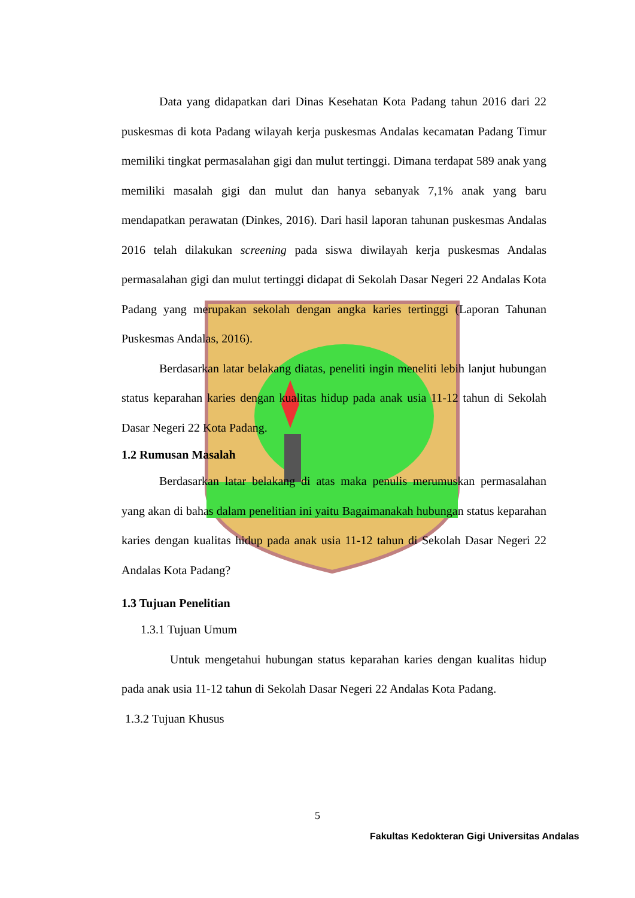Data yang didapatkan dari Dinas Kesehatan Kota Padang tahun 2016 dari 22 puskesmas di kota Padang wilayah kerja puskesmas Andalas kecamatan Padang Timur memiliki tingkat permasalahan gigi dan mulut tertinggi. Dimana terdapat 589 anak yang memiliki masalah gigi dan mulut dan hanya sebanyak 7,1% anak yang baru mendapatkan perawatan (Dinkes, 2016). Dari hasil laporan tahunan puskesmas Andalas 2016 telah dilakukan screening pada siswa diwilayah kerja puskesmas Andalas permasalahan gigi dan mulut tertinggi didapat di Sekolah Dasar Negeri 22 Andalas Kota Padang yang merupakan sekolah dengan angka karies tertinggi (Laporan Tahunan Puskesmas Andalas, 2016).
Berdasarkan latar belakang diatas, peneliti ingin meneliti lebih lanjut hubungan status keparahan karies dengan kualitas hidup pada anak usia 11-12 tahun di Sekolah Dasar Negeri 22 Kota Padang.
1.2 Rumusan Masalah
Berdasarkan latar belakang di atas maka penulis merumuskan permasalahan yang akan di bahas dalam penelitian ini yaitu Bagaimanakah hubungan status keparahan karies dengan kualitas hidup pada anak usia 11-12 tahun di Sekolah Dasar Negeri 22 Andalas Kota Padang?
1.3 Tujuan Penelitian
1.3.1 Tujuan Umum
Untuk mengetahui hubungan status keparahan karies dengan kualitas hidup pada anak usia 11-12 tahun di Sekolah Dasar Negeri 22 Andalas Kota Padang.
1.3.2 Tujuan Khusus
5
Fakultas Kedokteran Gigi Universitas Andalas